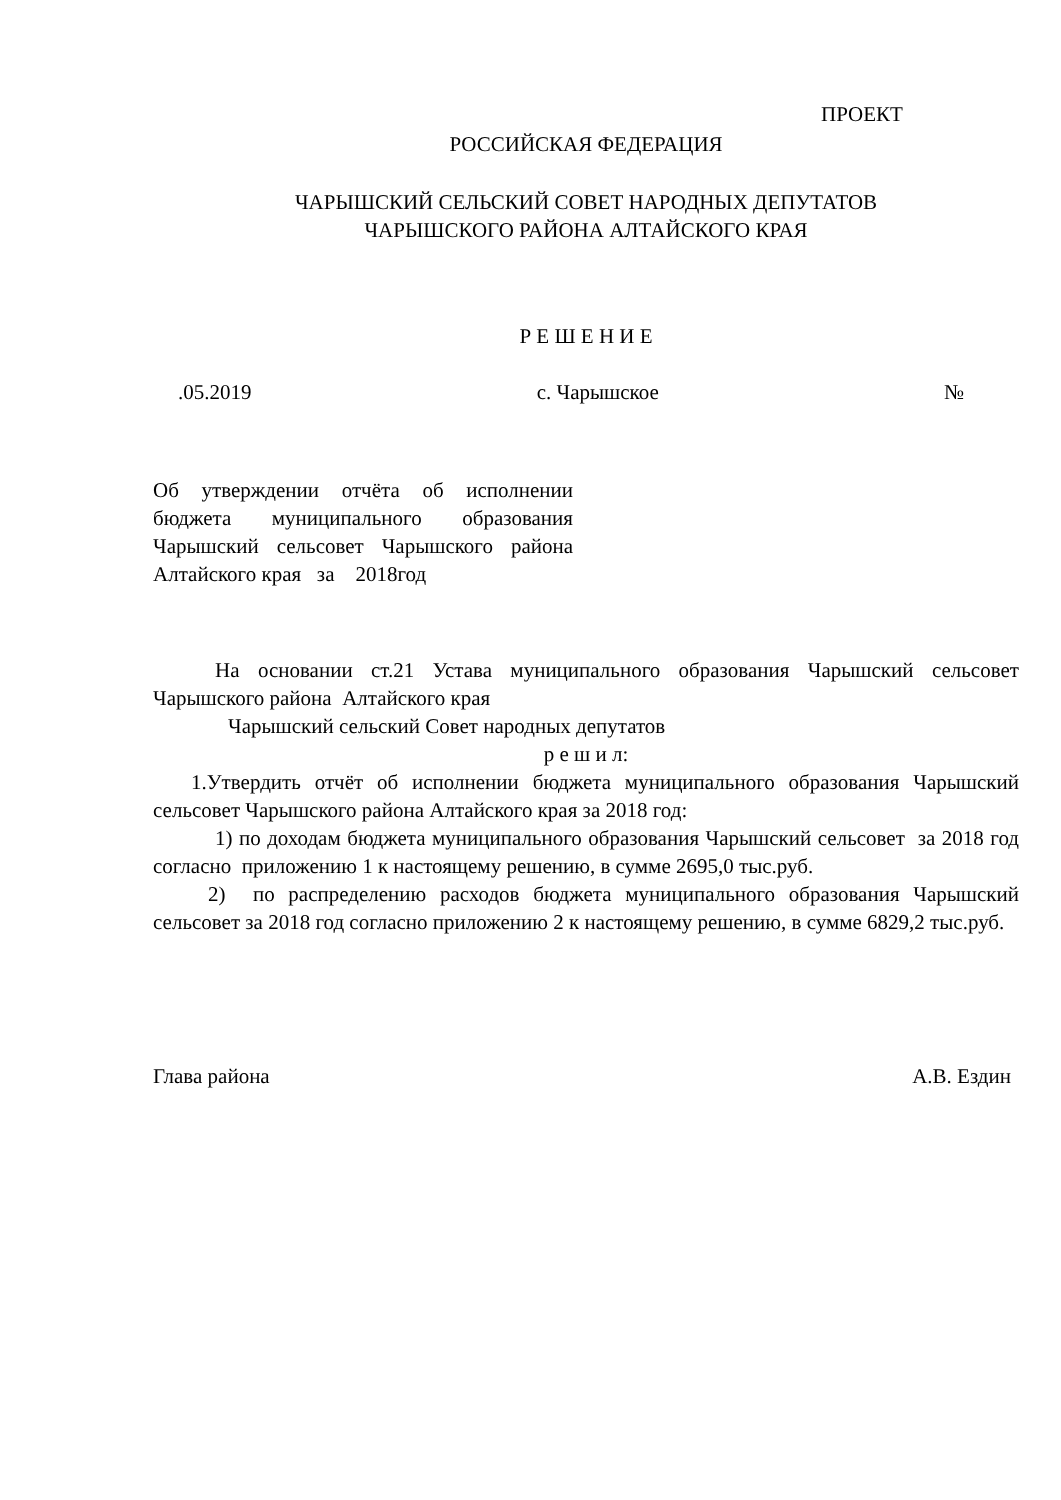ПРОЕКТ
РОССИЙСКАЯ ФЕДЕРАЦИЯ
ЧАРЫШСКИЙ СЕЛЬСКИЙ СОВЕТ НАРОДНЫХ ДЕПУТАТОВ
ЧАРЫШСКОГО РАЙОНА АЛТАЙСКОГО КРАЯ
Р Е Ш Е Н И Е
.05.2019 с. Чарышское №
Об утверждении отчёта об исполнении бюджета муниципального образования Чарышский сельсовет Чарышского района Алтайского края за 2018год
На основании ст.21 Устава муниципального образования Чарышский сельсовет Чарышского района Алтайского края
Чарышский сельский Совет народных депутатов
р е ш и л:
1.Утвердить отчёт об исполнении бюджета муниципального образования Чарышский сельсовет Чарышского района Алтайского края за 2018 год:
1) по доходам бюджета муниципального образования Чарышский сельсовет за 2018 год согласно приложению 1 к настоящему решению, в сумме 2695,0 тыс.руб.
2) по распределению расходов бюджета муниципального образования Чарышский сельсовет за 2018 год согласно приложению 2 к настоящему решению, в сумме 6829,2 тыс.руб.
Глава района А.В. Ездин